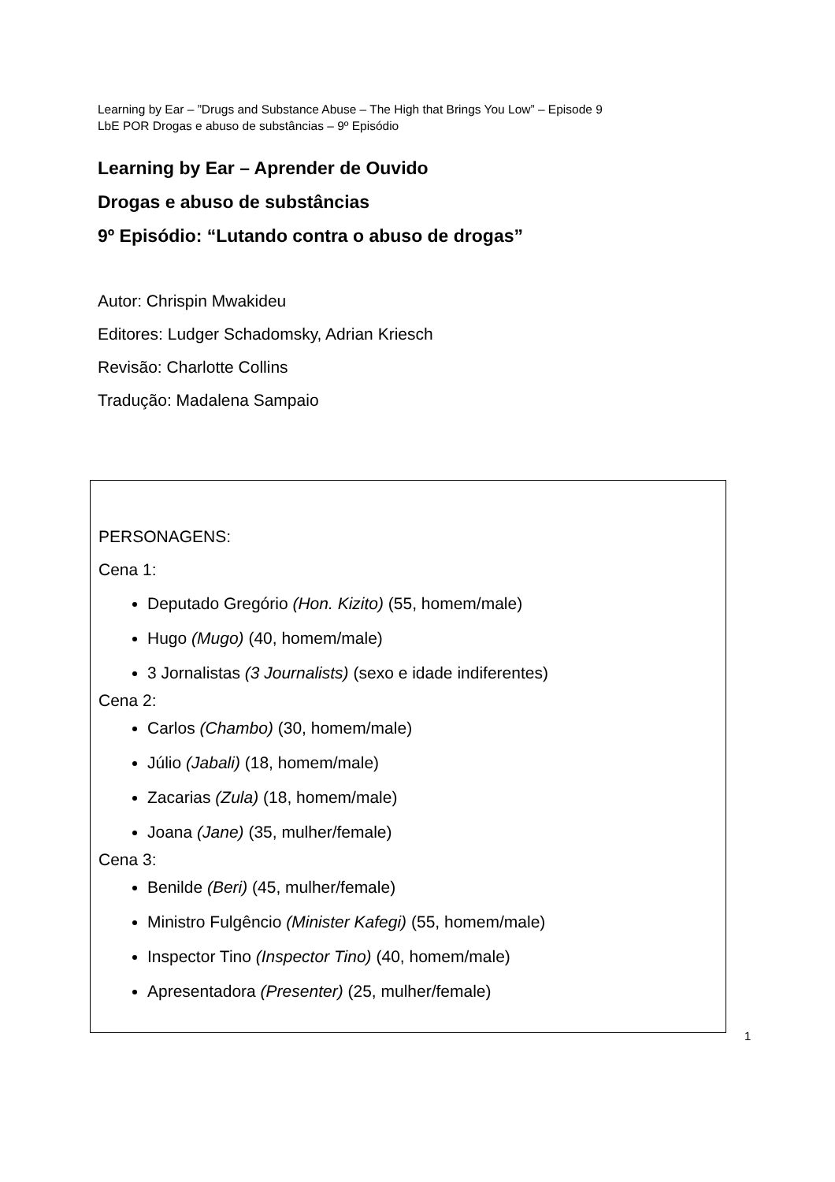Learning by Ear – ”Drugs and Substance Abuse – The High that Brings You Low” – Episode 9
LbE POR Drogas e abuso de substâncias – 9º Episódio
Learning by Ear – Aprender de Ouvido
Drogas e abuso de substâncias
9º Episódio: “Lutando contra o abuso de drogas”
Autor: Chrispin Mwakideu
Editores: Ludger Schadomsky, Adrian Kriesch
Revisão: Charlotte Collins
Tradução: Madalena Sampaio
PERSONAGENS:
Cena 1:
Deputado Gregório (Hon. Kizito) (55, homem/male)
Hugo (Mugo) (40, homem/male)
3 Jornalistas (3 Journalists) (sexo e idade indiferentes)
Cena 2:
Carlos (Chambo) (30, homem/male)
Júlio (Jabali) (18, homem/male)
Zacarias (Zula) (18, homem/male)
Joana (Jane) (35, mulher/female)
Cena 3:
Benilde (Beri) (45, mulher/female)
Ministro Fulgêncio (Minister Kafegi) (55, homem/male)
Inspector Tino (Inspector Tino) (40, homem/male)
Apresentadora (Presenter) (25, mulher/female)
1